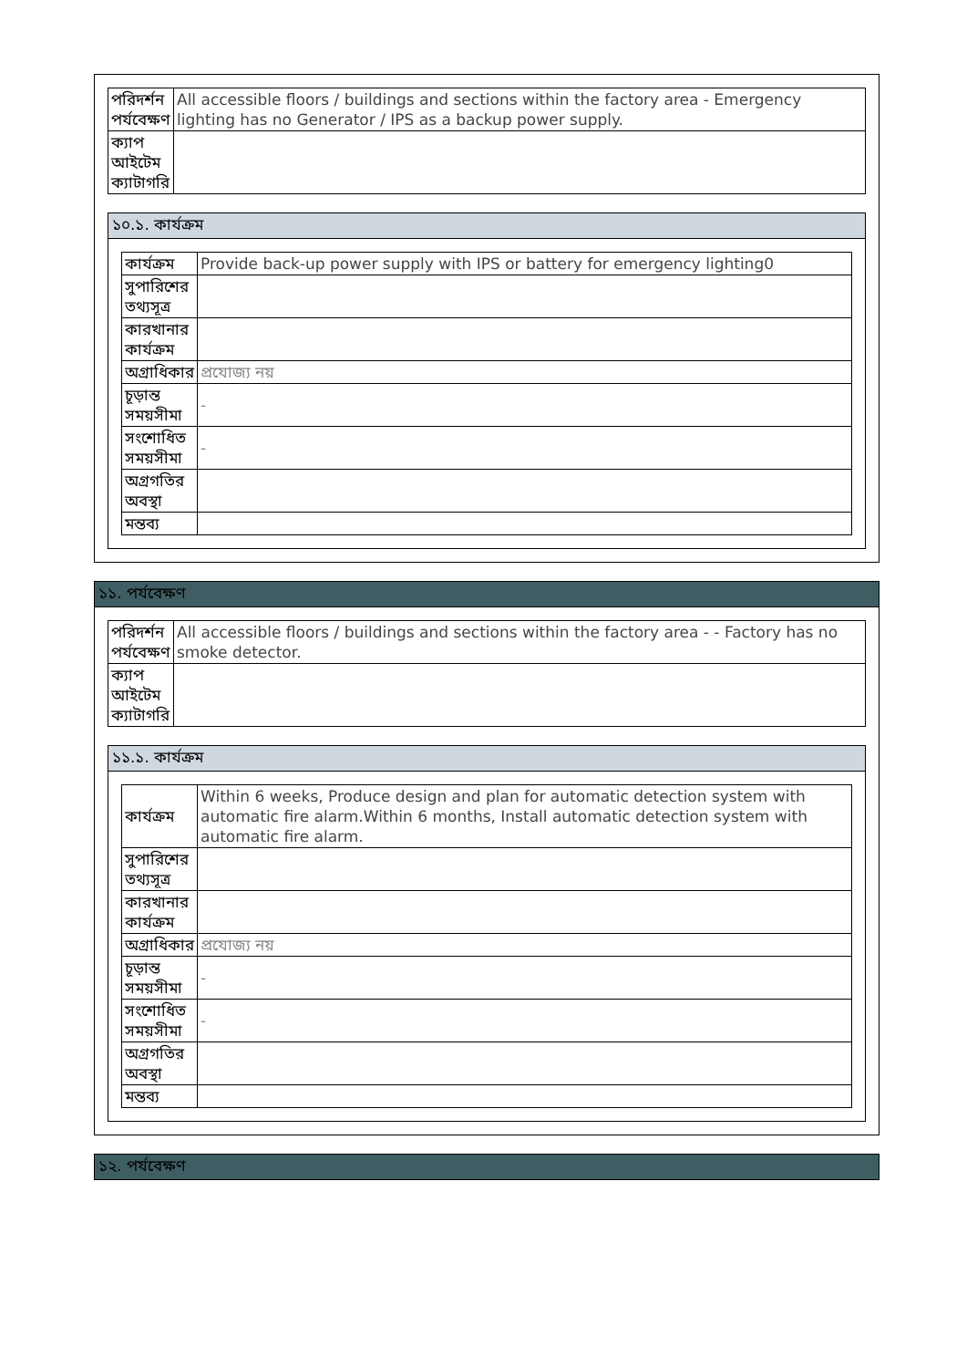| পরিদর্শন পর্যবেক্ষণ | All accessible floors / buildings and sections within the factory area - Emergency lighting has no Generator / IPS as a backup power supply. |
| ক্যাপ আইটেম ক্যাটাগরি | |
১০.১. কার্যক্রম
| কার্যক্রম | Provide back-up power supply with IPS or battery for emergency lighting0 |
| সুপারিশের তথ্যসূত্র | |
| কারখানার কার্যক্রম | |
| অগ্রাধিকার | প্রযোজ্য নয় |
| চূড়ান্ত সময়সীমা | - |
| সংশোধিত সময়সীমা | - |
| অগ্রগতির অবস্থা | |
| মন্তব্য | |
১১. পর্যবেক্ষণ
| পরিদর্শন পর্যবেক্ষণ | All accessible floors / buildings and sections within the factory area - - Factory has no smoke detector. |
| ক্যাপ আইটেম ক্যাটাগরি | |
১১.১. কার্যক্রম
| কার্যক্রম | Within 6 weeks, Produce design and plan for automatic detection system with automatic fire alarm.Within 6 months, Install automatic detection system with automatic fire alarm. |
| সুপারিশের তথ্যসূত্র | |
| কারখানার কার্যক্রম | |
| অগ্রাধিকার | প্রযোজ্য নয় |
| চূড়ান্ত সময়সীমা | - |
| সংশোধিত সময়সীমা | - |
| অগ্রগতির অবস্থা | |
| মন্তব্য | |
১২. পর্যবেক্ষণ